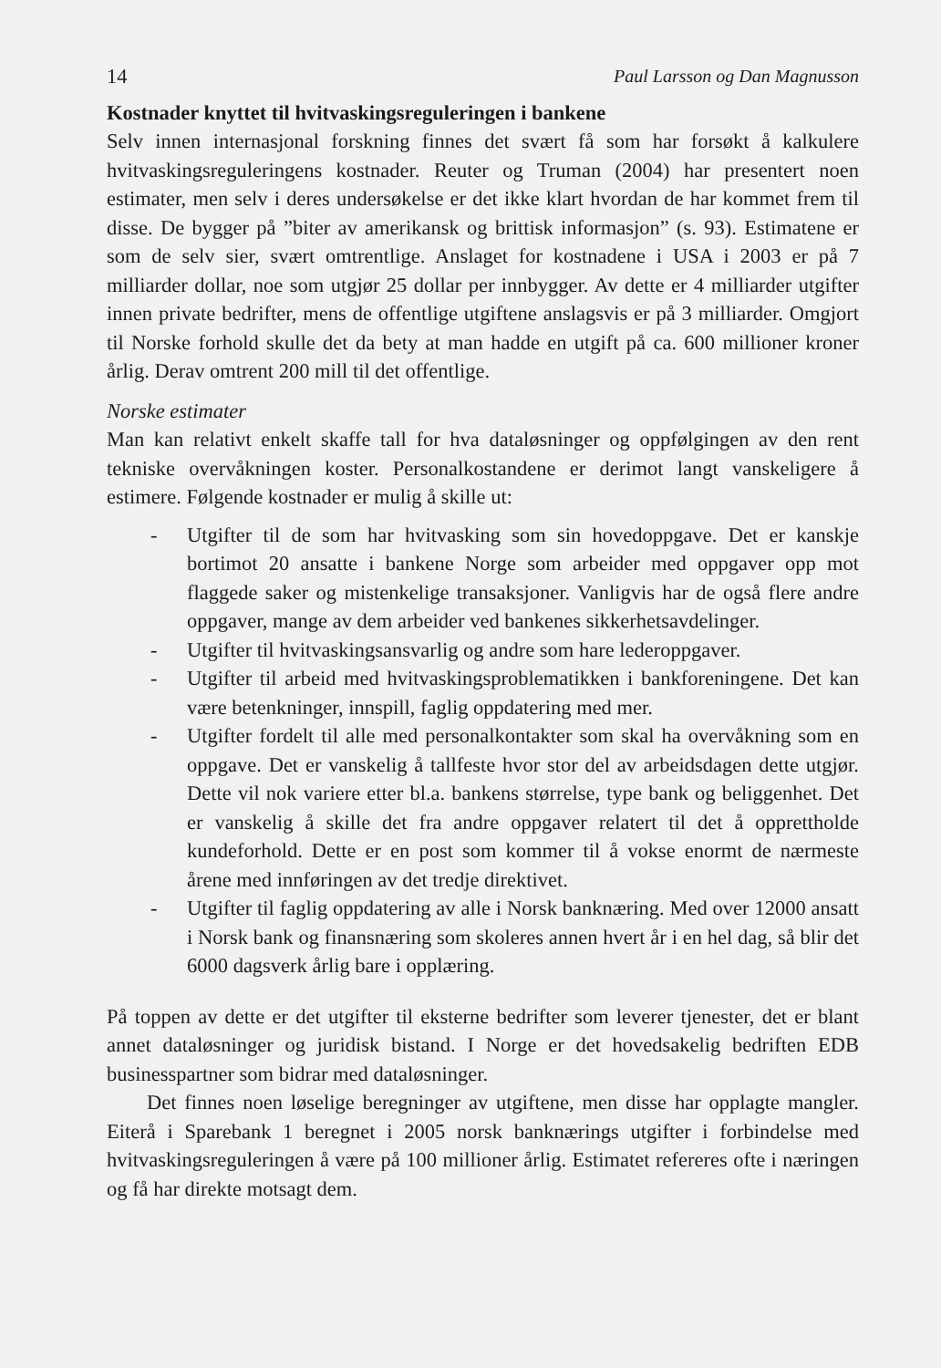14 Paul Larsson og Dan Magnusson
Kostnader knyttet til hvitvaskingsreguleringen i bankene
Selv innen internasjonal forskning finnes det svært få som har forsøkt å kalkulere hvitvaskingsreguleringens kostnader. Reuter og Truman (2004) har presentert noen estimater, men selv i deres undersøkelse er det ikke klart hvordan de har kommet frem til disse. De bygger på ”biter av amerikansk og brittisk informasjon” (s. 93). Estimatene er som de selv sier, svært omtrentlige. Anslaget for kostnadene i USA i 2003 er på 7 milliarder dollar, noe som utgjør 25 dollar per innbygger. Av dette er 4 milliarder utgifter innen private bedrifter, mens de offentlige utgiftene anslagsvis er på 3 milliarder. Omgjort til Norske forhold skulle det da bety at man hadde en utgift på ca. 600 millioner kroner årlig. Derav omtrent 200 mill til det offentlige.
Norske estimater
Man kan relativt enkelt skaffe tall for hva dataløsninger og oppfølgingen av den rent tekniske overvåkningen koster. Personalkostandene er derimot langt vanskeligere å estimere. Følgende kostnader er mulig å skille ut:
- Utgifter til de som har hvitvasking som sin hovedoppgave. Det er kanskje bortimot 20 ansatte i bankene Norge som arbeider med oppgaver opp mot flaggede saker og mistenkelige transaksjoner. Vanligvis har de også flere andre oppgaver, mange av dem arbeider ved bankenes sikkerhetsavdelinger.
- Utgifter til hvitvaskingsansvarlig og andre som hare lederoppgaver.
- Utgifter til arbeid med hvitvaskingsproblematikken i bankforeningene. Det kan være betenkninger, innspill, faglig oppdatering med mer.
- Utgifter fordelt til alle med personalkontakter som skal ha overvåkning som en oppgave. Det er vanskelig å tallfeste hvor stor del av arbeidsdagen dette utgjør. Dette vil nok variere etter bl.a. bankens størrelse, type bank og beliggenhet. Det er vanskelig å skille det fra andre oppgaver relatert til det å opprettholde kundeforhold. Dette er en post som kommer til å vokse enormt de nærmeste årene med innføringen av det tredje direktivet.
- Utgifter til faglig oppdatering av alle i Norsk banknæring. Med over 12000 ansatt i Norsk bank og finansnæring som skoleres annen hvert år i en hel dag, så blir det 6000 dagsverk årlig bare i opplæring.
På toppen av dette er det utgifter til eksterne bedrifter som leverer tjenester, det er blant annet dataløsninger og juridisk bistand. I Norge er det hovedsakelig bedriften EDB businesspartner som bidrar med dataløsninger.
Det finnes noen løselige beregninger av utgiftene, men disse har opplagte mangler. Eiterå i Sparebank 1 beregnet i 2005 norsk banknærings utgifter i forbindelse med hvitvaskingsreguleringen å være på 100 millioner årlig. Estimatet refereres ofte i næringen og få har direkte motsagt dem.